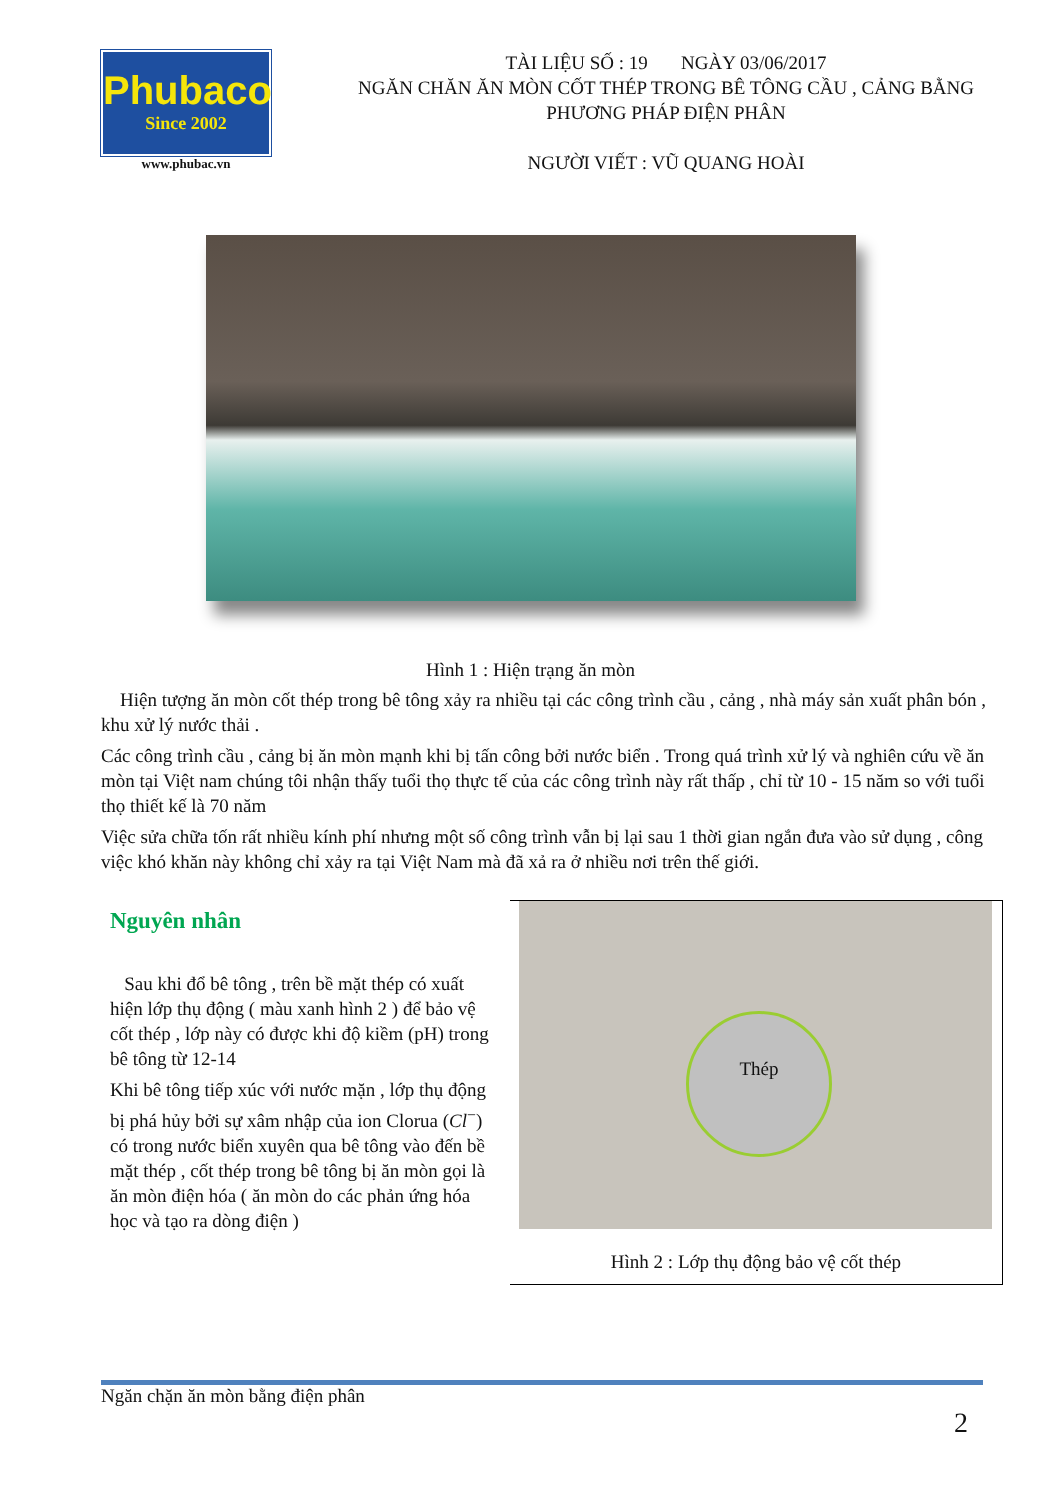Phubaco
Since 2002
www.phubac.vn
TÀI LIỆU SỐ : 19 NGÀY 03/06/2017
NGĂN CHĂN ĂN MÒN CỐT THÉP TRONG BÊ TÔNG CẦU , CẢNG BẰNG PHƯƠNG PHÁP ĐIỆN PHÂN
NGƯỜI VIẾT : VŨ QUANG HOÀI
Hình 1 : Hiện trạng ăn mòn
Hiện tượng ăn mòn cốt thép trong bê tông xảy ra nhiều tại các công trình cầu , cảng , nhà máy sản xuất phân bón , khu xử lý nước thải .
Các công trình cầu , cảng bị ăn mòn mạnh khi bị tấn công bởi nước biển . Trong quá trình xử lý và nghiên cứu về ăn mòn tại Việt nam chúng tôi nhận thấy tuổi thọ thực tế của các công trình này rất thấp , chỉ từ 10 - 15 năm so với tuổi thọ thiết kế là 70 năm
Việc sửa chữa tốn rất nhiều kính phí nhưng một số công trình vẫn bị lại sau 1 thời gian ngắn đưa vào sử dụng , công việc khó khăn này không chỉ xảy ra tại Việt Nam mà đã xả ra ở nhiều nơi trên thế giới.
Nguyên nhân
Sau khi đổ bê tông , trên bề mặt thép có xuất hiện lớp thụ động ( màu xanh hình 2 ) để bảo vệ cốt thép , lớp này có được khi độ kiềm (pH) trong bê tông từ 12-14
Khi bê tông tiếp xúc với nước mặn , lớp thụ động bị phá hủy bởi sự xâm nhập của ion Clorua (Cl<sup>−</sup>) có trong nước biển xuyên qua bê tông vào đến bề mặt thép , cốt thép trong bê tông bị ăn mòn gọi là ăn mòn điện hóa ( ăn mòn do các phản ứng hóa học và tạo ra dòng điện )
Thép
Hình 2 : Lớp thụ động bảo vệ cốt thép
Ngăn chặn ăn mòn bằng điện phân
2